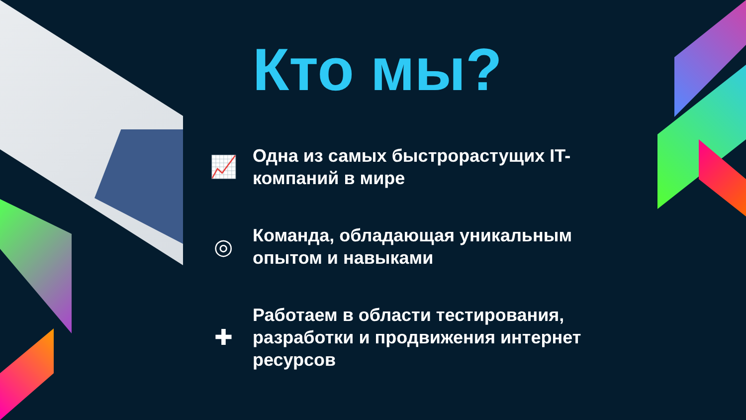Кто мы?
📈
Одна из самых быстрорастущих IT-
компаний в мире
◎
Команда, обладающая уникальным
опытом и навыками
✚
Работаем в области тестирования,
разработки и продвижения интернет
ресурсов